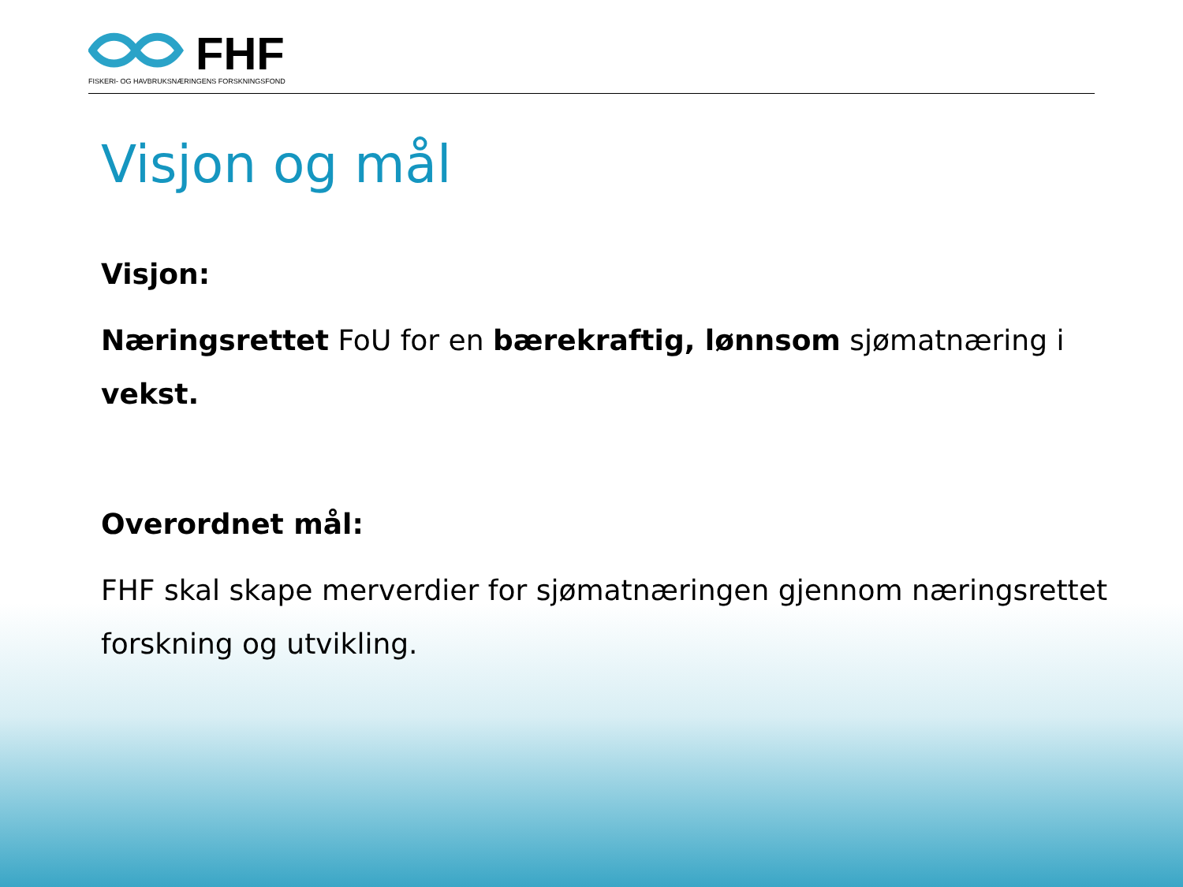FHF
FISKERI- OG HAVBRUKSNÆRINGENS FORSKNINGSFOND
Visjon og mål
Visjon:
Næringsrettet FoU for en bærekraftig, lønnsom sjømatnæring i vekst.
Overordnet mål:
FHF skal skape merverdier for sjømatnæringen gjennom næringsrettet forskning og utvikling.